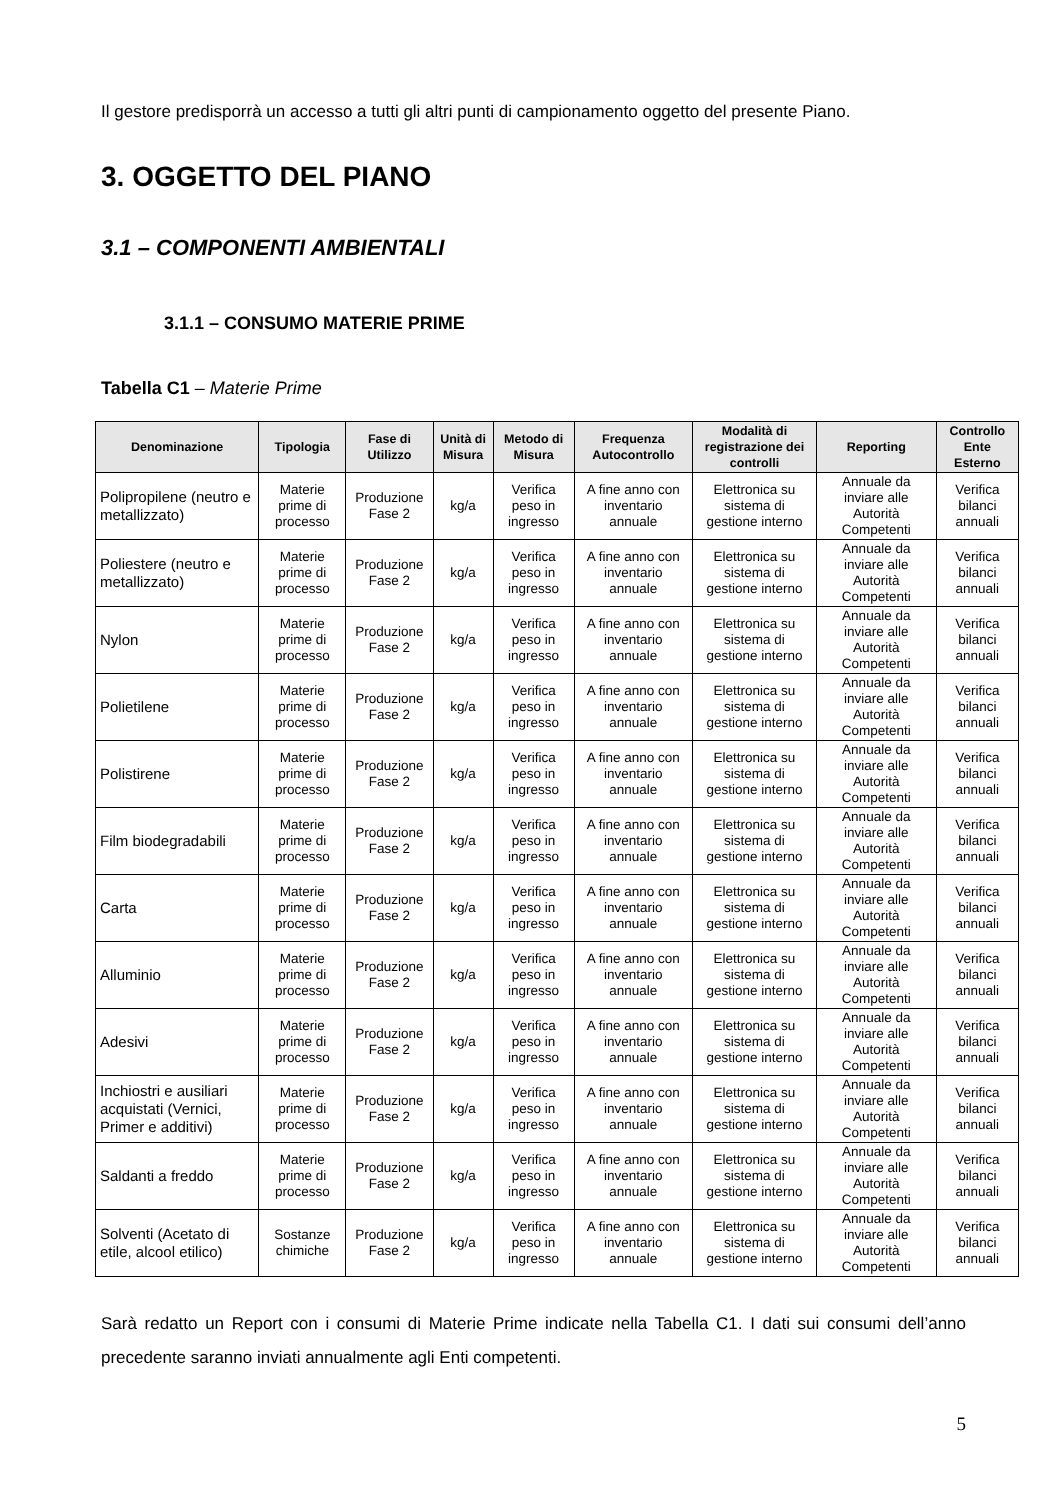Il gestore predisporrà un accesso a tutti gli altri punti di campionamento oggetto del presente Piano.
3. OGGETTO DEL PIANO
3.1 – COMPONENTI AMBIENTALI
3.1.1 – CONSUMO MATERIE PRIME
Tabella C1 – Materie Prime
| Denominazione | Tipologia | Fase di Utilizzo | Unità di Misura | Metodo di Misura | Frequenza Autocontrollo | Modalità di registrazione dei controlli | Reporting | Controllo Ente Esterno |
| --- | --- | --- | --- | --- | --- | --- | --- | --- |
| Polipropilene (neutro e metallizzato) | Materie prime di processo | Produzione Fase 2 | kg/a | Verifica peso in ingresso | A fine anno con inventario annuale | Elettronica su sistema di gestione interno | Annuale da inviare alle Autorità Competenti | Verifica bilanci annuali |
| Poliestere (neutro e metallizzato) | Materie prime di processo | Produzione Fase 2 | kg/a | Verifica peso in ingresso | A fine anno con inventario annuale | Elettronica su sistema di gestione interno | Annuale da inviare alle Autorità Competenti | Verifica bilanci annuali |
| Nylon | Materie prime di processo | Produzione Fase 2 | kg/a | Verifica peso in ingresso | A fine anno con inventario annuale | Elettronica su sistema di gestione interno | Annuale da inviare alle Autorità Competenti | Verifica bilanci annuali |
| Polietilene | Materie prime di processo | Produzione Fase 2 | kg/a | Verifica peso in ingresso | A fine anno con inventario annuale | Elettronica su sistema di gestione interno | Annuale da inviare alle Autorità Competenti | Verifica bilanci annuali |
| Polistirene | Materie prime di processo | Produzione Fase 2 | kg/a | Verifica peso in ingresso | A fine anno con inventario annuale | Elettronica su sistema di gestione interno | Annuale da inviare alle Autorità Competenti | Verifica bilanci annuali |
| Film biodegradabili | Materie prime di processo | Produzione Fase 2 | kg/a | Verifica peso in ingresso | A fine anno con inventario annuale | Elettronica su sistema di gestione interno | Annuale da inviare alle Autorità Competenti | Verifica bilanci annuali |
| Carta | Materie prime di processo | Produzione Fase 2 | kg/a | Verifica peso in ingresso | A fine anno con inventario annuale | Elettronica su sistema di gestione interno | Annuale da inviare alle Autorità Competenti | Verifica bilanci annuali |
| Alluminio | Materie prime di processo | Produzione Fase 2 | kg/a | Verifica peso in ingresso | A fine anno con inventario annuale | Elettronica su sistema di gestione interno | Annuale da inviare alle Autorità Competenti | Verifica bilanci annuali |
| Adesivi | Materie prime di processo | Produzione Fase 2 | kg/a | Verifica peso in ingresso | A fine anno con inventario annuale | Elettronica su sistema di gestione interno | Annuale da inviare alle Autorità Competenti | Verifica bilanci annuali |
| Inchiostri e ausiliari acquistati (Vernici, Primer e additivi) | Materie prime di processo | Produzione Fase 2 | kg/a | Verifica peso in ingresso | A fine anno con inventario annuale | Elettronica su sistema di gestione interno | Annuale da inviare alle Autorità Competenti | Verifica bilanci annuali |
| Saldanti a freddo | Materie prime di processo | Produzione Fase 2 | kg/a | Verifica peso in ingresso | A fine anno con inventario annuale | Elettronica su sistema di gestione interno | Annuale da inviare alle Autorità Competenti | Verifica bilanci annuali |
| Solventi (Acetato di etile, alcool etilico) | Sostanze chimiche | Produzione Fase 2 | kg/a | Verifica peso in ingresso | A fine anno con inventario annuale | Elettronica su sistema di gestione interno | Annuale da inviare alle Autorità Competenti | Verifica bilanci annuali |
Sarà redatto un Report con i consumi di Materie Prime indicate nella Tabella C1. I dati sui consumi dell’anno precedente saranno inviati annualmente agli Enti competenti.
5